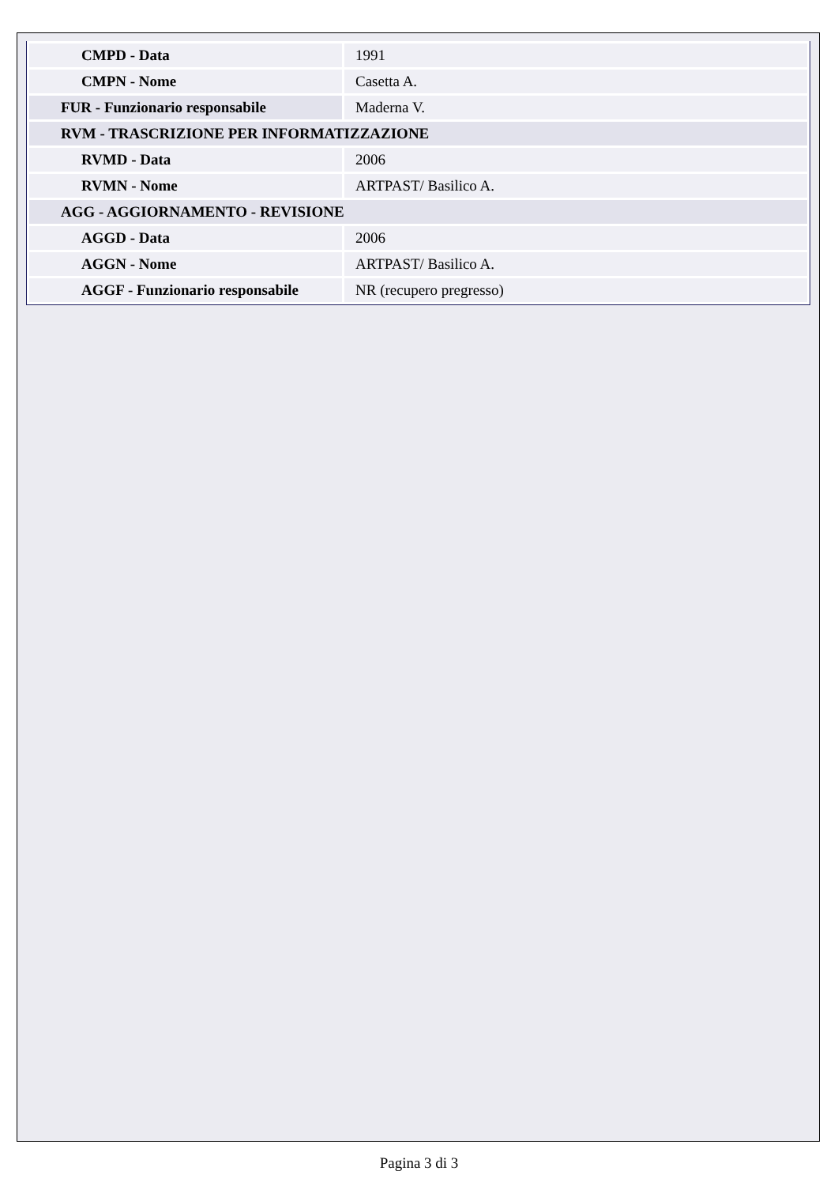| CMPD - Data | 1991 |
| CMPN - Nome | Casetta A. |
| FUR - Funzionario responsabile | Maderna V. |
| RVM - TRASCRIZIONE PER INFORMATIZZAZIONE | |
| RVMD - Data | 2006 |
| RVMN - Nome | ARTPAST/ Basilico A. |
| AGG - AGGIORNAMENTO - REVISIONE | |
| AGGD - Data | 2006 |
| AGGN - Nome | ARTPAST/ Basilico A. |
| AGGF - Funzionario responsabile | NR (recupero pregresso) |
Pagina 3 di 3